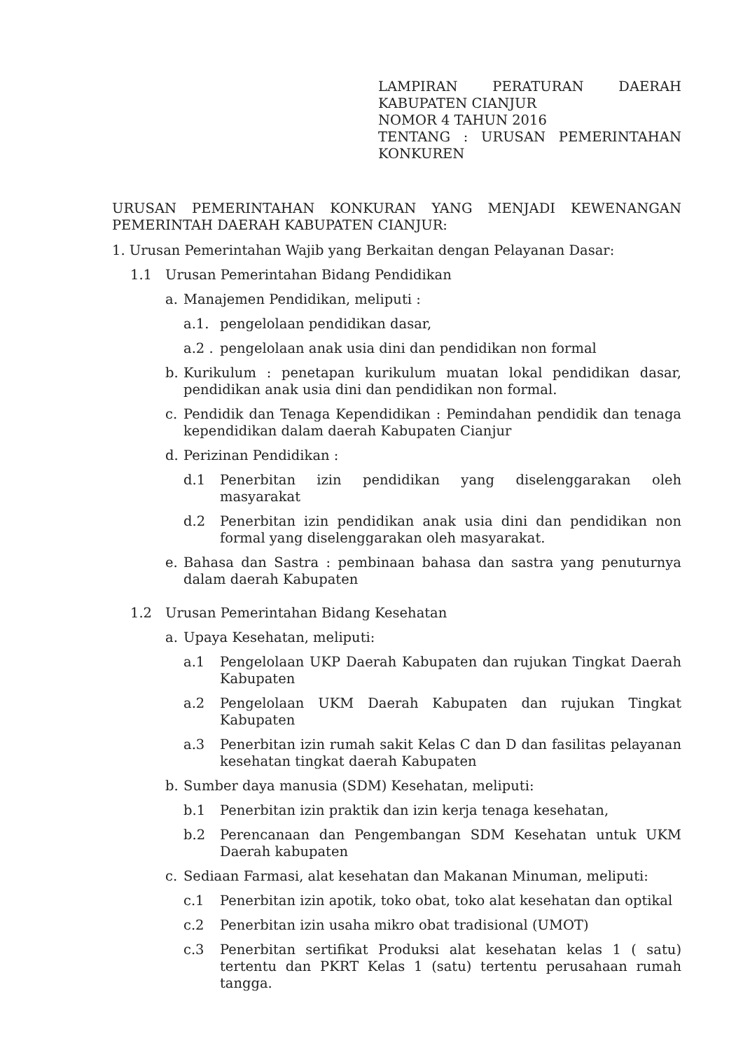LAMPIRAN PERATURAN DAERAH KABUPATEN CIANJUR
NOMOR 4 TAHUN 2016
TENTANG : URUSAN PEMERINTAHAN KONKUREN
URUSAN PEMERINTAHAN KONKURAN YANG MENJADI KEWENANGAN PEMERINTAH DAERAH KABUPATEN CIANJUR:
1. Urusan Pemerintahan Wajib yang Berkaitan dengan Pelayanan Dasar:
1.1 Urusan Pemerintahan Bidang Pendidikan
a. Manajemen Pendidikan, meliputi :
a.1. pengelolaan pendidikan dasar,
a.2 . pengelolaan anak usia dini dan pendidikan non formal
b. Kurikulum : penetapan kurikulum muatan lokal pendidikan dasar, pendidikan anak usia dini dan pendidikan non formal.
c. Pendidik dan Tenaga Kependidikan : Pemindahan pendidik dan tenaga kependidikan dalam daerah Kabupaten Cianjur
d. Perizinan Pendidikan :
d.1 Penerbitan izin pendidikan yang diselenggarakan oleh masyarakat
d.2 Penerbitan izin pendidikan anak usia dini dan pendidikan non formal yang diselenggarakan oleh masyarakat.
e. Bahasa dan Sastra : pembinaan bahasa dan sastra yang penuturnya dalam daerah Kabupaten
1.2 Urusan Pemerintahan Bidang Kesehatan
a. Upaya Kesehatan, meliputi:
a.1 Pengelolaan UKP Daerah Kabupaten dan rujukan Tingkat Daerah Kabupaten
a.2 Pengelolaan UKM Daerah Kabupaten dan rujukan Tingkat Kabupaten
a.3 Penerbitan izin rumah sakit Kelas C dan D dan fasilitas pelayanan kesehatan tingkat daerah Kabupaten
b. Sumber daya manusia (SDM) Kesehatan, meliputi:
b.1 Penerbitan izin praktik dan izin kerja tenaga kesehatan,
b.2 Perencanaan dan Pengembangan SDM Kesehatan untuk UKM Daerah kabupaten
c. Sediaan Farmasi, alat kesehatan dan Makanan Minuman, meliputi:
c.1 Penerbitan izin apotik, toko obat, toko alat kesehatan dan optikal
c.2 Penerbitan izin usaha mikro obat tradisional (UMOT)
c.3 Penerbitan sertifikat Produksi alat kesehatan kelas 1 ( satu) tertentu dan PKRT Kelas 1 (satu) tertentu perusahaan rumah tangga.